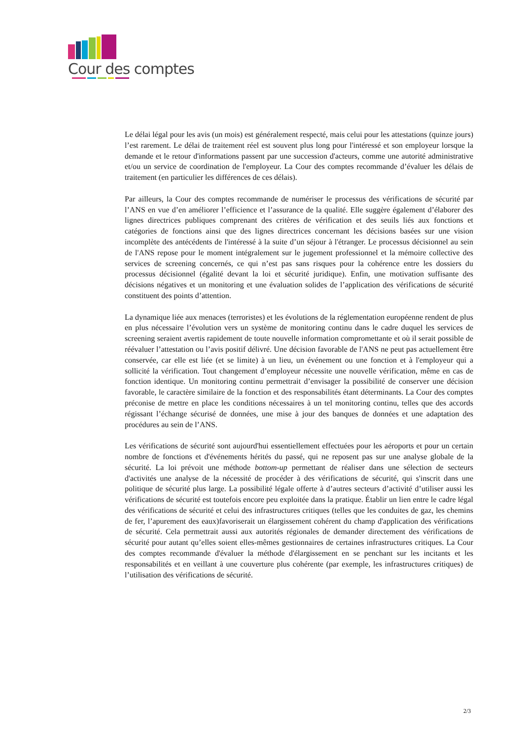Cour des comptes
Le délai légal pour les avis (un mois) est généralement respecté, mais celui pour les attestations (quinze jours) l’est rarement. Le délai de traitement réel est souvent plus long pour l'intéressé et son employeur lorsque la demande et le retour d'informations passent par une succession d'acteurs, comme une autorité administrative et/ou un service de coordination de l'employeur. La Cour des comptes recommande d’évaluer les délais de traitement (en particulier les différences de ces délais).
Par ailleurs, la Cour des comptes recommande de numériser le processus des vérifications de sécurité par l’ANS en vue d’en améliorer l’efficience et l’assurance de la qualité. Elle suggère également d’élaborer des lignes directrices publiques comprenant des critères de vérification et des seuils liés aux fonctions et catégories de fonctions ainsi que des lignes directrices concernant les décisions basées sur une vision incomplète des antécédents de l'intéressé à la suite d’un séjour à l'étranger. Le processus décisionnel au sein de l'ANS repose pour le moment intégralement sur le jugement professionnel et la mémoire collective des services de screening concernés, ce qui n’est pas sans risques pour la cohérence entre les dossiers du processus décisionnel (égalité devant la loi et sécurité juridique). Enfin, une motivation suffisante des décisions négatives et un monitoring et une évaluation solides de l’application des vérifications de sécurité constituent des points d’attention.
La dynamique liée aux menaces (terroristes) et les évolutions de la réglementation européenne rendent de plus en plus nécessaire l’évolution vers un système de monitoring continu dans le cadre duquel les services de screening seraient avertis rapidement de toute nouvelle information compromettante et où il serait possible de réévaluer l’attestation ou l’avis positif délivré. Une décision favorable de l'ANS ne peut pas actuellement être conservée, car elle est liée (et se limite) à un lieu, un événement ou une fonction et à l'employeur qui a sollicité la vérification. Tout changement d’employeur nécessite une nouvelle vérification, même en cas de fonction identique. Un monitoring continu permettrait d’envisager la possibilité de conserver une décision favorable, le caractère similaire de la fonction et des responsabilités étant déterminants. La Cour des comptes préconise de mettre en place les conditions nécessaires à un tel monitoring continu, telles que des accords régissant l’échange sécurisé de données, une mise à jour des banques de données et une adaptation des procédures au sein de l’ANS.
Les vérifications de sécurité sont aujourd'hui essentiellement effectuées pour les aéroports et pour un certain nombre de fonctions et d'événements hérités du passé, qui ne reposent pas sur une analyse globale de la sécurité. La loi prévoit une méthode bottom-up permettant de réaliser dans une sélection de secteurs d'activités une analyse de la nécessité de procéder à des vérifications de sécurité, qui s'inscrit dans une politique de sécurité plus large. La possibilité légale offerte à d’autres secteurs d’activité d’utiliser aussi les vérifications de sécurité est toutefois encore peu exploitée dans la pratique. Établir un lien entre le cadre légal des vérifications de sécurité et celui des infrastructures critiques (telles que les conduites de gaz, les chemins de fer, l’apurement des eaux)favoriserait un élargissement cohérent du champ d'application des vérifications de sécurité. Cela permettrait aussi aux autorités régionales de demander directement des vérifications de sécurité pour autant qu’elles soient elles-mêmes gestionnaires de certaines infrastructures critiques. La Cour des comptes recommande d'évaluer la méthode d'élargissement en se penchant sur les incitants et les responsabilités et en veillant à une couverture plus cohérente (par exemple, les infrastructures critiques) de l’utilisation des vérifications de sécurité.
2/3